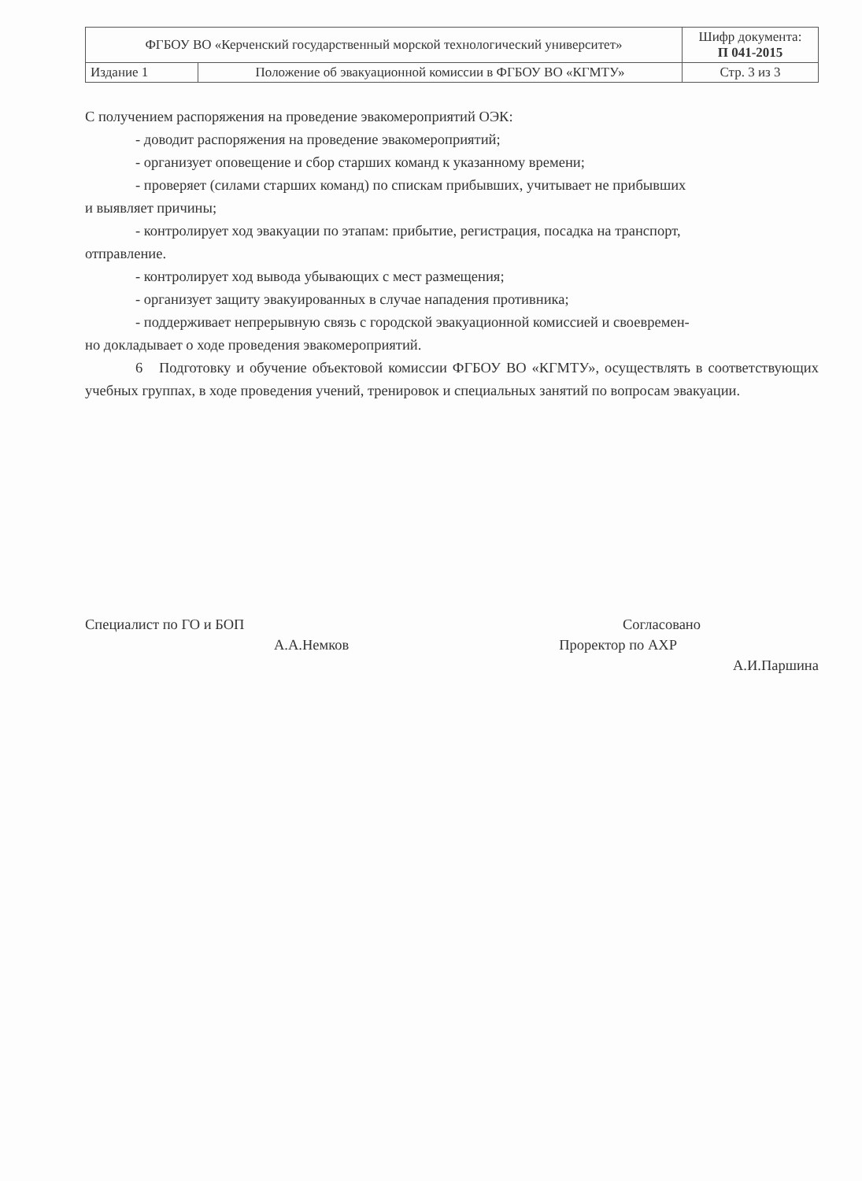| ФГБОУ ВО «Керченский государственный морской технологический университет» | | Шифр документа: П 041-2015 |
| Издание 1 | Положение об эвакуационной комиссии в ФГБОУ ВО «КГМТУ» | Стр. 3 из 3 |
С получением распоряжения на проведение эвакомероприятий ОЭК:
- доводит распоряжения на проведение эвакомероприятий;
- организует оповещение и сбор старших команд к указанному времени;
- проверяет (силами старших команд) по спискам прибывших, учитывает не прибывших
и выявляет причины;
- контролирует ход эвакуации по этапам: прибытие, регистрация, посадка на транспорт,
отправление.
- контролирует ход вывода убывающих с мест размещения;
- организует защиту эвакуированных в случае нападения противника;
- поддерживает непрерывную связь с городской эвакуационной комиссией и своевремен-
но докладывает о ходе проведения эвакомероприятий.
6 Подготовку и обучение объектовой комиссии ФГБОУ ВО «КГМТУ», осуществлять в соответствующих учебных группах, в ходе проведения учений, тренировок и специальных занятий по вопросам эвакуации.
Специалист по ГО и БОП Согласовано
А.А.Немков Проректор по АХР
А.И.Паршина